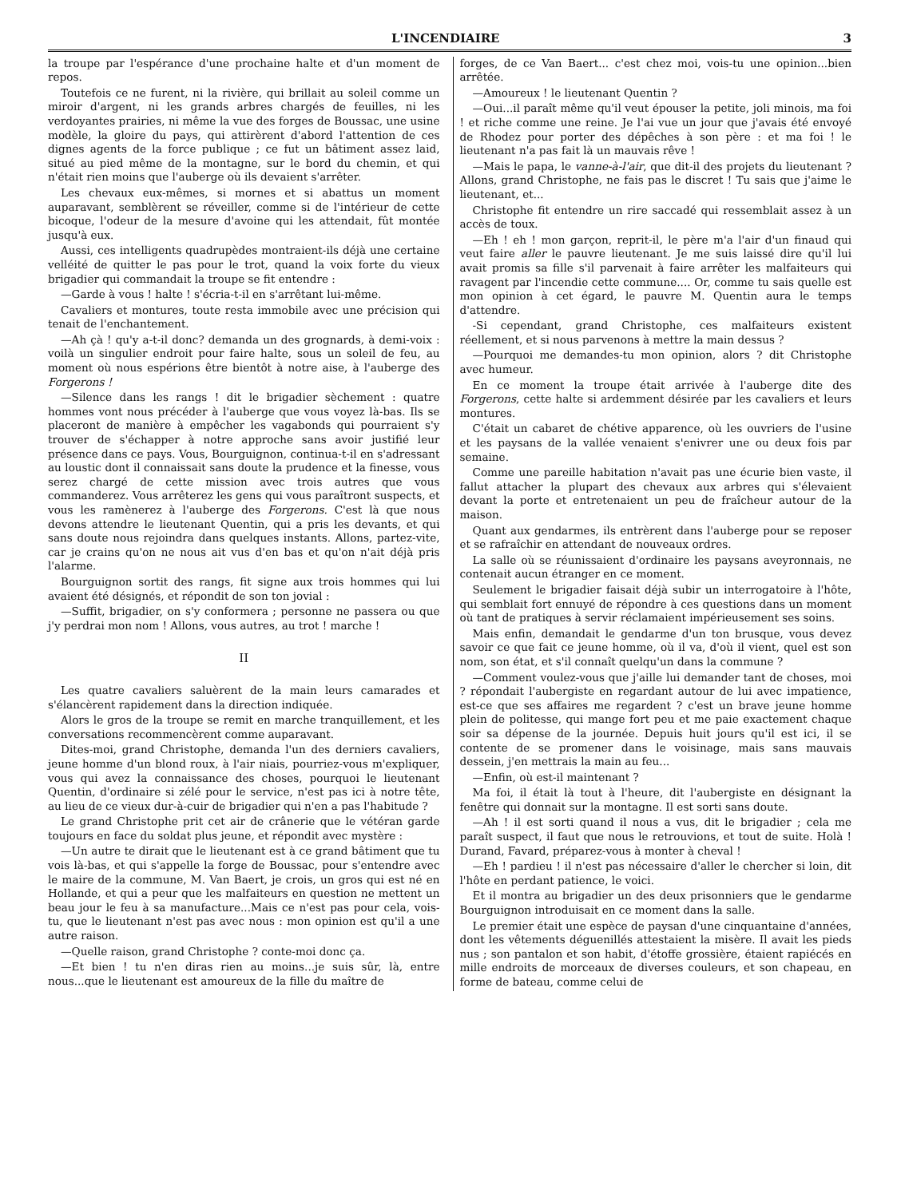L'INCENDIAIRE 3
la troupe par l'espérance d'une prochaine halte et d'un moment de repos.
Toutefois ce ne furent, ni la rivière, qui brillait au soleil comme un miroir d'argent, ni les grands arbres chargés de feuilles, ni les verdoyantes prairies, ni même la vue des forges de Boussac, une usine modèle, la gloire du pays, qui attirèrent d'abord l'attention de ces dignes agents de la force publique ; ce fut un bâtiment assez laid, situé au pied même de la montagne, sur le bord du chemin, et qui n'était rien moins que l'auberge où ils devaient s'arrêter.
Les chevaux eux-mêmes, si mornes et si abattus un moment auparavant, semblèrent se réveiller, comme si de l'intérieur de cette bicoque, l'odeur de la mesure d'avoine qui les attendait, fût montée jusqu'à eux.
Aussi, ces intelligents quadrupèdes montraient-ils déjà une certaine velléité de quitter le pas pour le trot, quand la voix forte du vieux brigadier qui commandait la troupe se fit entendre :
—Garde à vous ! halte ! s'écria-t-il en s'arrêtant lui-même.
Cavaliers et montures, toute resta immobile avec une précision qui tenait de l'enchantement.
—Ah çà ! qu'y a-t-il donc? demanda un des grognards, à demi-voix : voilà un singulier endroit pour faire halte, sous un soleil de feu, au moment où nous espérions être bientôt à notre aise, à l'auberge des Forgerons !
—Silence dans les rangs ! dit le brigadier sèchement : quatre hommes vont nous précéder à l'auberge que vous voyez là-bas. Ils se placeront de manière à empêcher les vagabonds qui pourraient s'y trouver de s'échapper à notre approche sans avoir justifié leur présence dans ce pays. Vous, Bourguignon, continua-t-il en s'adressant au loustic dont il connaissait sans doute la prudence et la finesse, vous serez chargé de cette mission avec trois autres que vous commanderez. Vous arrêterez les gens qui vous paraîtront suspects, et vous les ramènerez à l'auberge des Forgerons. C'est là que nous devons attendre le lieutenant Quentin, qui a pris les devants, et qui sans doute nous rejoindra dans quelques instants. Allons, partez-vite, car je crains qu'on ne nous ait vus d'en bas et qu'on n'ait déjà pris l'alarme.
Bourguignon sortit des rangs, fit signe aux trois hommes qui lui avaient été désignés, et répondit de son ton jovial :
—Suffit, brigadier, on s'y conformera ; personne ne passera ou que j'y perdrai mon nom ! Allons, vous autres, au trot ! marche !
II
Les quatre cavaliers saluèrent de la main leurs camarades et s'élancèrent rapidement dans la direction indiquée.
Alors le gros de la troupe se remit en marche tranquillement, et les conversations recommencèrent comme auparavant.
Dites-moi, grand Christophe, demanda l'un des derniers cavaliers, jeune homme d'un blond roux, à l'air niais, pourriez-vous m'expliquer, vous qui avez la connaissance des choses, pourquoi le lieutenant Quentin, d'ordinaire si zélé pour le service, n'est pas ici à notre tête, au lieu de ce vieux dur-à-cuir de brigadier qui n'en a pas l'habitude ?
Le grand Christophe prit cet air de crânerie que le vétéran garde toujours en face du soldat plus jeune, et répondit avec mystère :
—Un autre te dirait que le lieutenant est à ce grand bâtiment que tu vois là-bas, et qui s'appelle la forge de Boussac, pour s'entendre avec le maire de la commune, M. Van Baert, je crois, un gros qui est né en Hollande, et qui a peur que les malfaiteurs en question ne mettent un beau jour le feu à sa manufacture...Mais ce n'est pas pour cela, vois-tu, que le lieutenant n'est pas avec nous : mon opinion est qu'il a une autre raison.
—Quelle raison, grand Christophe ? conte-moi donc ça.
—Et bien ! tu n'en diras rien au moins...je suis sûr, là, entre nous...que le lieutenant est amoureux de la fille du maître de
forges, de ce Van Baert... c'est chez moi, vois-tu une opinion...bien arrêtée.
—Amoureux ! le lieutenant Quentin ?
—Oui...il paraît même qu'il veut épouser la petite, joli minois, ma foi ! et riche comme une reine. Je l'ai vue un jour que j'avais été envoyé de Rhodez pour porter des dépêches à son père : et ma foi ! le lieutenant n'a pas fait là un mauvais rêve !
—Mais le papa, le vanne-à-l'air, que dit-il des projets du lieutenant ? Allons, grand Christophe, ne fais pas le discret ! Tu sais que j'aime le lieutenant, et...
Christophe fit entendre un rire saccadé qui ressemblait assez à un accès de toux.
—Eh ! eh ! mon garçon, reprit-il, le père m'a l'air d'un finaud qui veut faire aller le pauvre lieutenant. Je me suis laissé dire qu'il lui avait promis sa fille s'il parvenait à faire arrêter les malfaiteurs qui ravagent par l'incendie cette commune.... Or, comme tu sais quelle est mon opinion à cet égard, le pauvre M. Quentin aura le temps d'attendre.
-Si cependant, grand Christophe, ces malfaiteurs existent réellement, et si nous parvenons à mettre la main dessus ?
—Pourquoi me demandes-tu mon opinion, alors ? dit Christophe avec humeur.
En ce moment la troupe était arrivée à l'auberge dite des Forgerons, cette halte si ardemment désirée par les cavaliers et leurs montures.
C'était un cabaret de chétive apparence, où les ouvriers de l'usine et les paysans de la vallée venaient s'enivrer une ou deux fois par semaine.
Comme une pareille habitation n'avait pas une écurie bien vaste, il fallut attacher la plupart des chevaux aux arbres qui s'élevaient devant la porte et entretenaient un peu de fraîcheur autour de la maison.
Quant aux gendarmes, ils entrèrent dans l'auberge pour se reposer et se rafraîchir en attendant de nouveaux ordres.
La salle où se réunissaient d'ordinaire les paysans aveyronnais, ne contenait aucun étranger en ce moment.
Seulement le brigadier faisait déjà subir un interrogatoire à l'hôte, qui semblait fort ennuyé de répondre à ces questions dans un moment où tant de pratiques à servir réclamaient impérieusement ses soins.
Mais enfin, demandait le gendarme d'un ton brusque, vous devez savoir ce que fait ce jeune homme, où il va, d'où il vient, quel est son nom, son état, et s'il connaît quelqu'un dans la commune ?
—Comment voulez-vous que j'aille lui demander tant de choses, moi ? répondait l'aubergiste en regardant autour de lui avec impatience, est-ce que ses affaires me regardent ? c'est un brave jeune homme plein de politesse, qui mange fort peu et me paie exactement chaque soir sa dépense de la journée. Depuis huit jours qu'il est ici, il se contente de se promener dans le voisinage, mais sans mauvais dessein, j'en mettrais la main au feu...
—Enfin, où est-il maintenant ?
Ma foi, il était là tout à l'heure, dit l'aubergiste en désignant la fenêtre qui donnait sur la montagne. Il est sorti sans doute.
—Ah ! il est sorti quand il nous a vus, dit le brigadier ; cela me paraît suspect, il faut que nous le retrouvions, et tout de suite. Holà ! Durand, Favard, préparez-vous à monter à cheval !
—Eh ! pardieu ! il n'est pas nécessaire d'aller le chercher si loin, dit l'hôte en perdant patience, le voici.
Et il montra au brigadier un des deux prisonniers que le gendarme Bourguignon introduisait en ce moment dans la salle.
Le premier était une espèce de paysan d'une cinquantaine d'années, dont les vêtements déguenillés attestaient la misère. Il avait les pieds nus ; son pantalon et son habit, d'étoffe grossière, étaient rapiécés en mille endroits de morceaux de diverses couleurs, et son chapeau, en forme de bateau, comme celui de